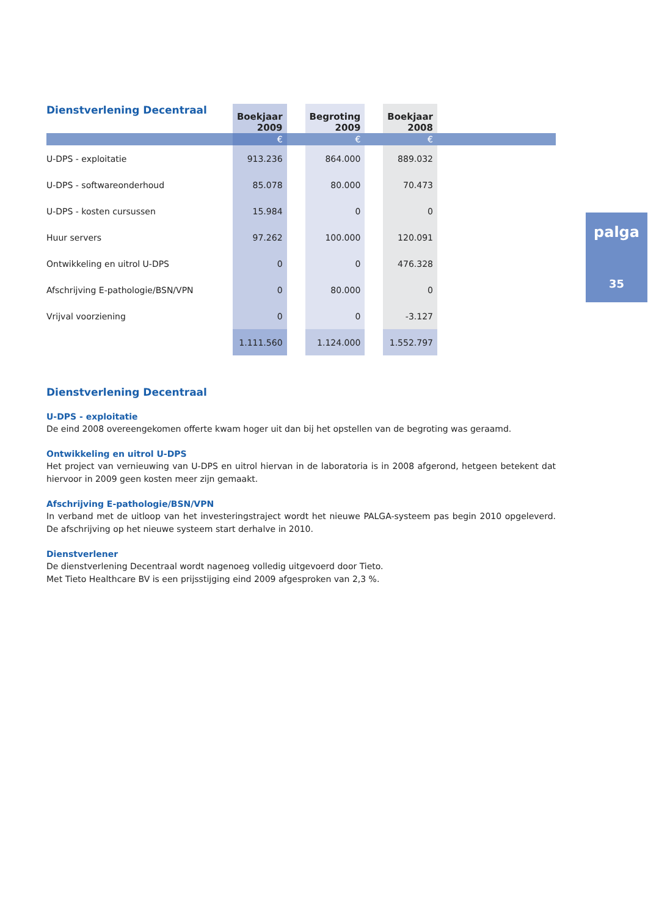| Dienstverlening Decentraal | Boekjaar 2009 | | Begroting 2009 | | Boekjaar 2008 | |
| | € | | € | | € | |
| U-DPS - exploitatie | 913.236 | | 864.000 | | 889.032 | |
| U-DPS - softwareonderhoud | 85.078 | | 80.000 | | 70.473 | |
| U-DPS - kosten cursussen | 15.984 | | 0 | | 0 | |
| Huur servers | 97.262 | | 100.000 | | 120.091 | |
| Ontwikkeling en uitrol U-DPS | 0 | | 0 | | 476.328 | |
| Afschrijving E-pathologie/BSN/VPN | 0 | | 80.000 | | 0 | |
| Vrijval voorziening | 0 | | 0 | | -3.127 | |
| | 1.111.560 | | 1.124.000 | | 1.552.797 | |
Dienstverlening Decentraal
U-DPS - exploitatie
De eind 2008 overeengekomen offerte kwam hoger uit dan bij het opstellen van de begroting was geraamd.
Ontwikkeling en uitrol U-DPS
Het project van vernieuwing van U-DPS en uitrol hiervan in de laboratoria is in 2008 afgerond, hetgeen betekent dat hiervoor in 2009 geen kosten meer zijn gemaakt.
Afschrijving E-pathologie/BSN/VPN
In verband met de uitloop van het investeringstraject wordt het nieuwe PALGA-systeem pas begin 2010 opgeleverd. De afschrijving op het nieuwe systeem start derhalve in 2010.
Dienstverlener
De dienstverlening Decentraal wordt nagenoeg volledig uitgevoerd door Tieto.
Met Tieto Healthcare BV is een prijsstijging eind 2009 afgesproken van 2,3 %.
palga
35